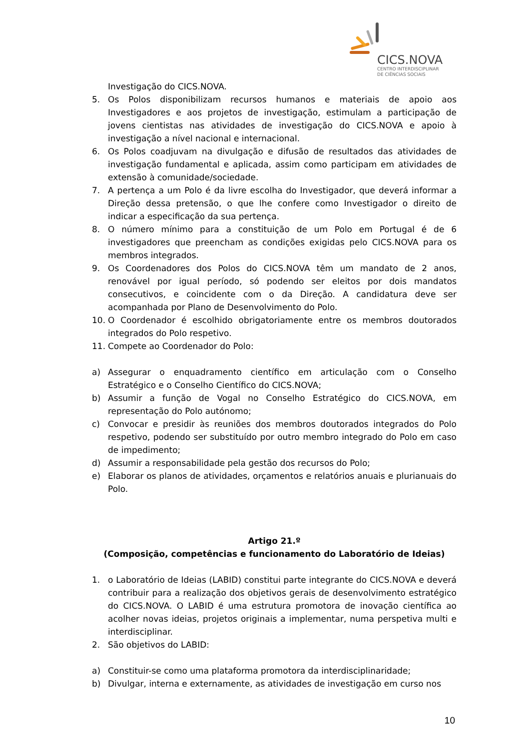CICS.NOVA
CENTRO INTERDISCIPLINAR
DE CIÊNCIAS SOCIAIS
Investigação do CICS.NOVA.
5. Os Polos disponibilizam recursos humanos e materiais de apoio aos Investigadores e aos projetos de investigação, estimulam a participação de jovens cientistas nas atividades de investigação do CICS.NOVA e apoio à investigação a nível nacional e internacional.
6. Os Polos coadjuvam na divulgação e difusão de resultados das atividades de investigação fundamental e aplicada, assim como participam em atividades de extensão à comunidade/sociedade.
7. A pertença a um Polo é da livre escolha do Investigador, que deverá informar a Direção dessa pretensão, o que lhe confere como Investigador o direito de indicar a especificação da sua pertença.
8. O número mínimo para a constituição de um Polo em Portugal é de 6 investigadores que preencham as condições exigidas pelo CICS.NOVA para os membros integrados.
9. Os Coordenadores dos Polos do CICS.NOVA têm um mandato de 2 anos, renovável por igual período, só podendo ser eleitos por dois mandatos consecutivos, e coincidente com o da Direção. A candidatura deve ser acompanhada por Plano de Desenvolvimento do Polo.
10. O Coordenador é escolhido obrigatoriamente entre os membros doutorados integrados do Polo respetivo.
11. Compete ao Coordenador do Polo:
a) Assegurar o enquadramento científico em articulação com o Conselho Estratégico e o Conselho Científico do CICS.NOVA;
b) Assumir a função de Vogal no Conselho Estratégico do CICS.NOVA, em representação do Polo autónomo;
c) Convocar e presidir às reuniões dos membros doutorados integrados do Polo respetivo, podendo ser substituído por outro membro integrado do Polo em caso de impedimento;
d) Assumir a responsabilidade pela gestão dos recursos do Polo;
e) Elaborar os planos de atividades, orçamentos e relatórios anuais e plurianuais do Polo.
Artigo 21.º
(Composição, competências e funcionamento do Laboratório de Ideias)
1. o Laboratório de Ideias (LABID) constitui parte integrante do CICS.NOVA e deverá contribuir para a realização dos objetivos gerais de desenvolvimento estratégico do CICS.NOVA. O LABID é uma estrutura promotora de inovação científica ao acolher novas ideias, projetos originais a implementar, numa perspetiva multi e interdisciplinar.
2. São objetivos do LABID:
a) Constituir-se como uma plataforma promotora da interdisciplinaridade;
b) Divulgar, interna e externamente, as atividades de investigação em curso nos
10